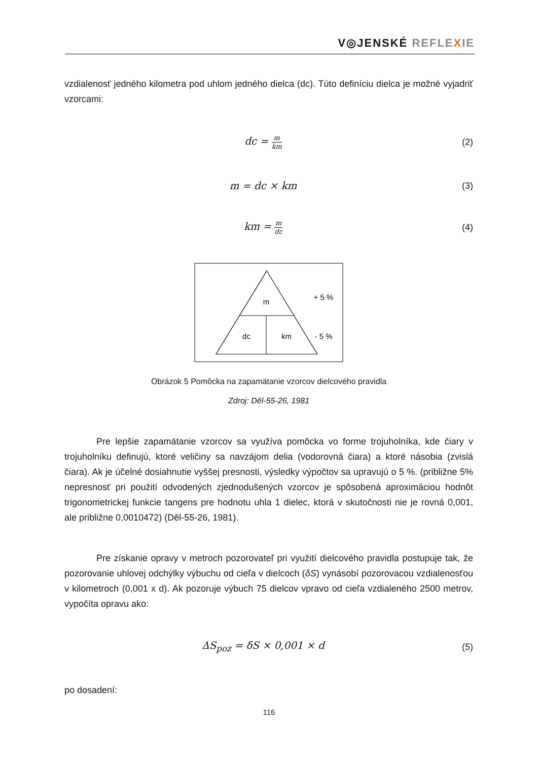V◎JENSKÉ REFLEXIE
vzdialenosť jedného kilometra pod uhlom jedného dielca (dc). Túto definíciu dielca je možné vyjadriť vzorcami:
dc = m km
(2)
m = dc × km (3)
km = m dc
(4)
m
dc
km
+ 5 %
- 5 %
Obrázok 5 Pomôcka na zapamätanie vzorcov dielcového pravidla
Zdroj: Děl-55-26, 1981
Pre lepšie zapamätanie vzorcov sa využíva pomôcka vo forme trojuholníka, kde čiary v trojuholníku definujú, ktoré veličiny sa navzájom delia (vodorovná čiara) a ktoré násobia (zvislá čiara). Ak je účelné dosiahnutie vyššej presnosti, výsledky výpočtov sa upravujú o 5 %. (približne 5% nepresnosť pri použití odvodených zjednodušených vzorcov je spôsobená aproximáciou hodnôt trigonometrickej funkcie tangens pre hodnotu uhla 1 dielec, ktorá v skutočnosti nie je rovná 0,001, ale približne 0,0010472) (Děl-55-26, 1981).
Pre získanie opravy v metroch pozorovateľ pri využití dielcového pravidla postupuje tak, že pozorovanie uhlovej odchýlky výbuchu od cieľa v dielcoch (δS) vynásobí pozorovacou vzdialenosťou v kilometroch (0,001 x d). Ak pozoruje výbuch 75 dielcov vpravo od cieľa vzdialeného 2500 metrov, vypočíta opravu ako:
ΔS<sub>poz</sub> = δS × 0,001 × d (5)
po dosadení:
116